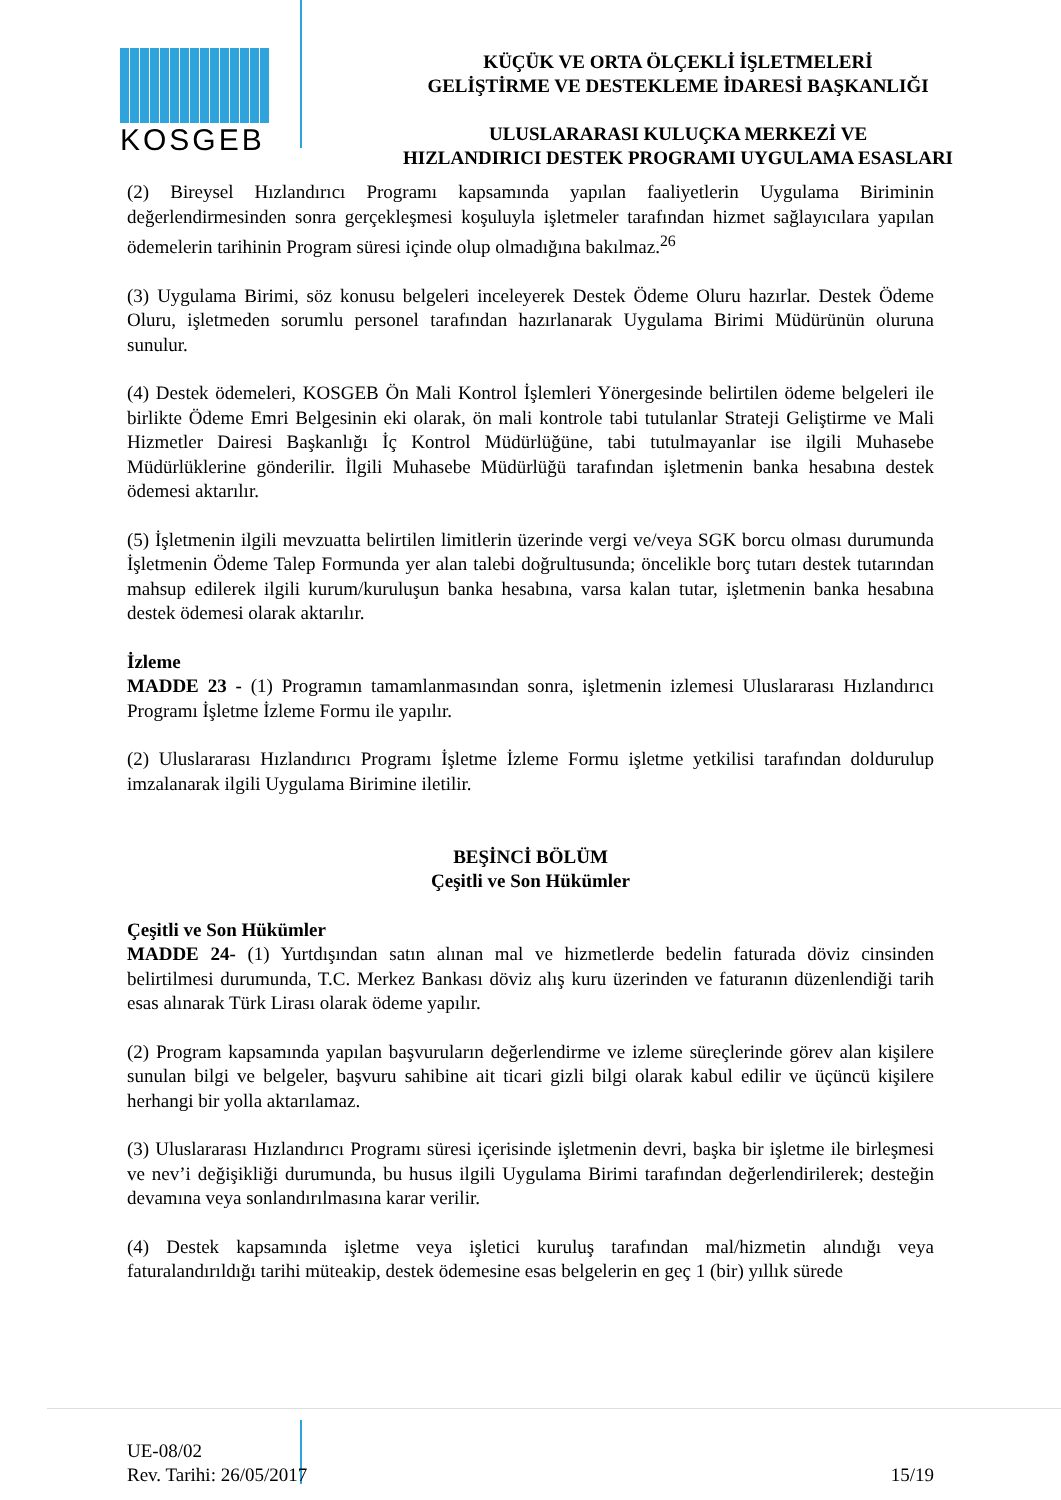KOSGEB
KÜÇÜK VE ORTA ÖLÇEKLİ İŞLETMELERİ
GELİŞTİRME VE DESTEKLEME İDARESİ BAŞKANLIĞI
ULUSLARARASI KULUÇKA MERKEZİ VE
HIZLANDIRICI DESTEK PROGRAMI UYGULAMA ESASLARI
(2) Bireysel Hızlandırıcı Programı kapsamında yapılan faaliyetlerin Uygulama Biriminin değerlendirmesinden sonra gerçekleşmesi koşuluyla işletmeler tarafından hizmet sağlayıcılara yapılan ödemelerin tarihinin Program süresi içinde olup olmadığına bakılmaz.<sup>26</sup>
(3) Uygulama Birimi, söz konusu belgeleri inceleyerek Destek Ödeme Oluru hazırlar. Destek Ödeme Oluru, işletmeden sorumlu personel tarafından hazırlanarak Uygulama Birimi Müdürünün oluruna sunulur.
(4) Destek ödemeleri, KOSGEB Ön Mali Kontrol İşlemleri Yönergesinde belirtilen ödeme belgeleri ile birlikte Ödeme Emri Belgesinin eki olarak, ön mali kontrole tabi tutulanlar Strateji Geliştirme ve Mali Hizmetler Dairesi Başkanlığı İç Kontrol Müdürlüğüne, tabi tutulmayanlar ise ilgili Muhasebe Müdürlüklerine gönderilir. İlgili Muhasebe Müdürlüğü tarafından işletmenin banka hesabına destek ödemesi aktarılır.
(5) İşletmenin ilgili mevzuatta belirtilen limitlerin üzerinde vergi ve/veya SGK borcu olması durumunda İşletmenin Ödeme Talep Formunda yer alan talebi doğrultusunda; öncelikle borç tutarı destek tutarından mahsup edilerek ilgili kurum/kuruluşun banka hesabına, varsa kalan tutar, işletmenin banka hesabına destek ödemesi olarak aktarılır.
İzleme
MADDE 23 - (1) Programın tamamlanmasından sonra, işletmenin izlemesi Uluslararası Hızlandırıcı Programı İşletme İzleme Formu ile yapılır.
(2) Uluslararası Hızlandırıcı Programı İşletme İzleme Formu işletme yetkilisi tarafından doldurulup imzalanarak ilgili Uygulama Birimine iletilir.
BEŞİNCİ BÖLÜM
Çeşitli ve Son Hükümler
Çeşitli ve Son Hükümler
MADDE 24- (1) Yurtdışından satın alınan mal ve hizmetlerde bedelin faturada döviz cinsinden belirtilmesi durumunda, T.C. Merkez Bankası döviz alış kuru üzerinden ve faturanın düzenlendiği tarih esas alınarak Türk Lirası olarak ödeme yapılır.
(2) Program kapsamında yapılan başvuruların değerlendirme ve izleme süreçlerinde görev alan kişilere sunulan bilgi ve belgeler, başvuru sahibine ait ticari gizli bilgi olarak kabul edilir ve üçüncü kişilere herhangi bir yolla aktarılamaz.
(3) Uluslararası Hızlandırıcı Programı süresi içerisinde işletmenin devri, başka bir işletme ile birleşmesi ve nev’i değişikliği durumunda, bu husus ilgili Uygulama Birimi tarafından değerlendirilerek; desteğin devamına veya sonlandırılmasına karar verilir.
(4) Destek kapsamında işletme veya işletici kuruluş tarafından mal/hizmetin alındığı veya faturalandırıldığı tarihi müteakip, destek ödemesine esas belgelerin en geç 1 (bir) yıllık sürede
UE-08/02
Rev. Tarihi: 26/05/2017
15/19